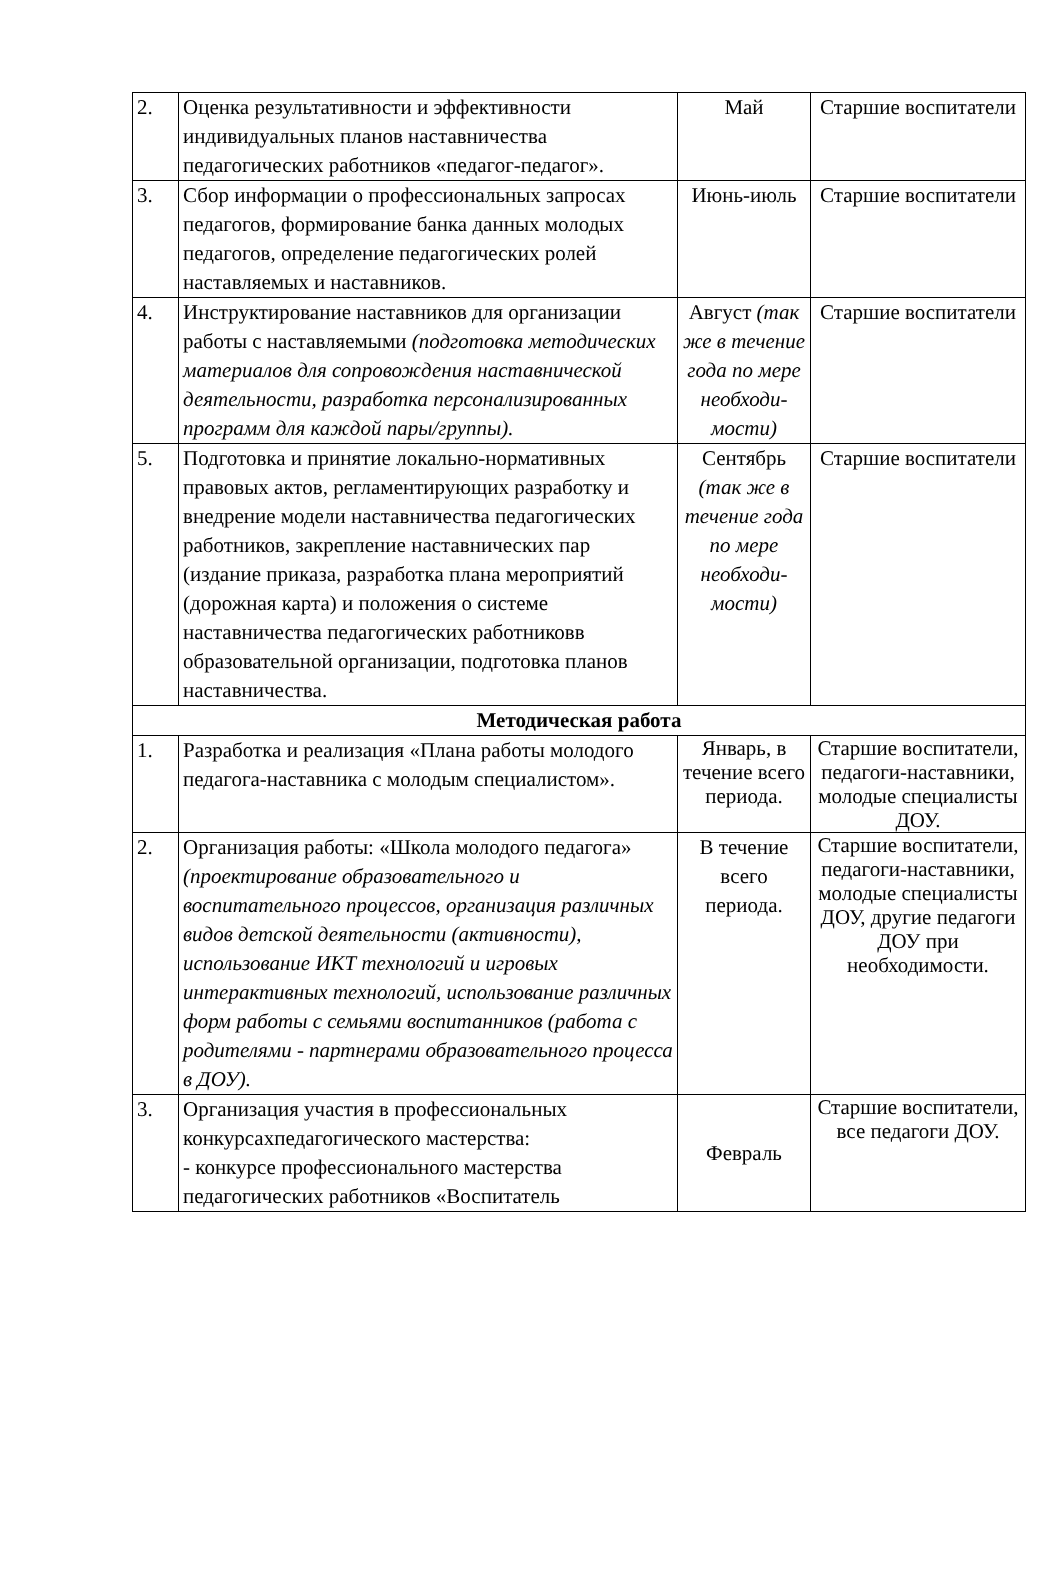| 2. | Оценка результативности и эффективности индивидуальных планов наставничества педагогических работников «педагог-педагог». | Май | Старшие воспитатели |
| 3. | Сбор информации о профессиональных запросах педагогов, формирование банка данных молодых педагогов, определение педагогических ролей наставляемых и наставников. | Июнь-июль | Старшие воспитатели |
| 4. | Инструктирование наставников для организации работы с наставляемыми (подготовка методических материалов для сопровождения наставнической деятельности, разработка персонализированных программ для каждой пары/группы). | Август (так же в течение года по мере необходи-мости) | Старшие воспитатели |
| 5. | Подготовка и принятие локально-нормативных правовых актов, регламентирующих разработку и внедрение модели наставничества педагогических работников, закрепление наставнических пар (издание приказа, разработка плана мероприятий (дорожная карта) и положения о системе наставничества педагогических работниковв образовательной организации, подготовка планов наставничества. | Сентябрь (так же в течение года по мере необходи-мости) | Старшие воспитатели |
| Методическая работа | | | |
| 1. | Разработка и реализация «Плана работы молодого педагога-наставника с молодым специалистом». | Январь, в течение всего периода. | Старшие воспитатели, педагоги-наставники, молодые специалисты ДОУ. |
| 2. | Организация работы: «Школа молодого педагога» (проектирование образовательного и воспитательного процессов, организация различных видов детской деятельности (активности), использование ИКТ технологий и игровых интерактивных технологий, использование различных форм работы с семьями воспитанников (работа с родителями - партнерами образовательного процесса в ДОУ). | В течение всего периода. | Старшие воспитатели, педагоги-наставники, молодые специалисты ДОУ, другие педагоги ДОУ при необходимости. |
| 3. | Организация участия в профессиональных конкурсахпедагогического мастерства: - конкурсе профессионального мастерства педагогических работников «Воспитатель | Февраль | Старшие воспитатели, все педагоги ДОУ. |